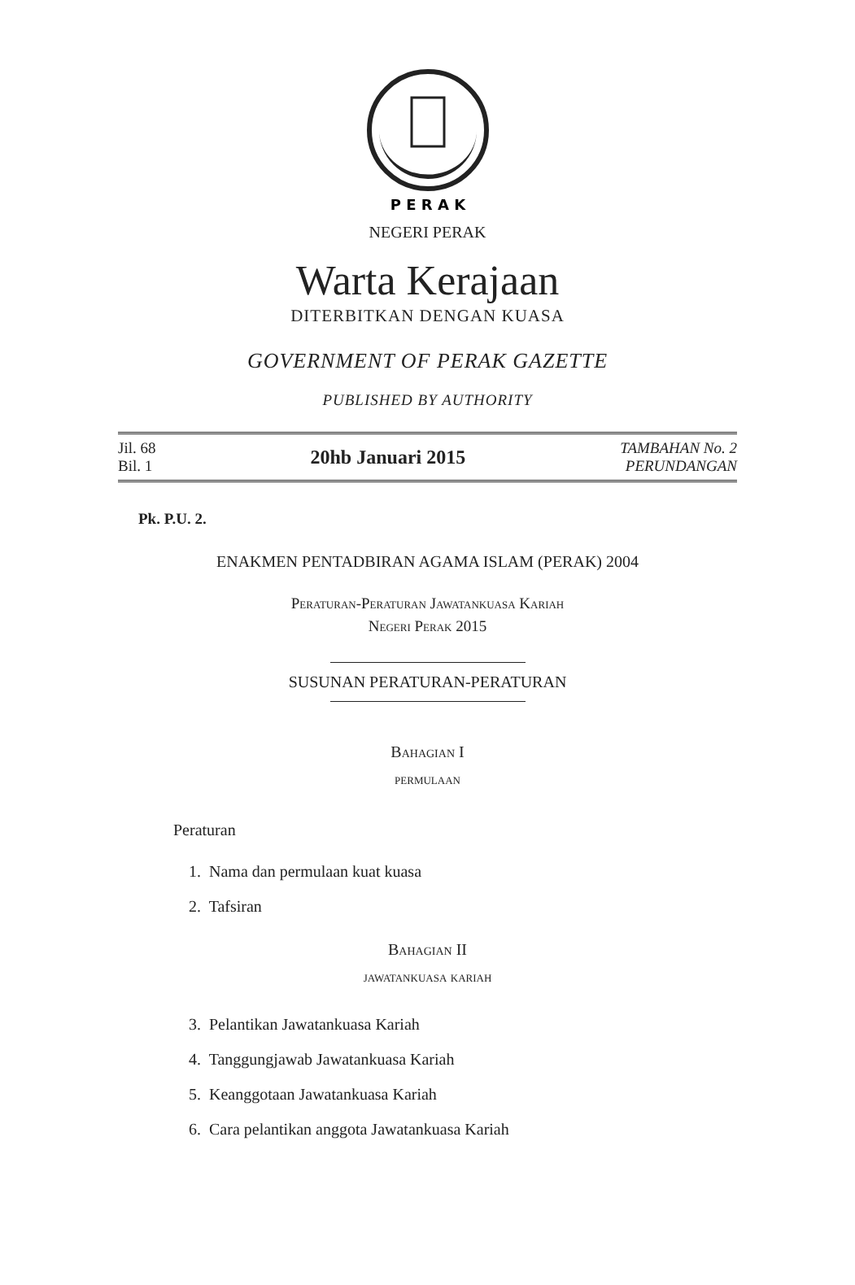P E R A K
NEGERI PERAK
Warta Kerajaan
DITERBITKAN DENGAN KUASA
GOVERNMENT OF PERAK GAZETTE
PUBLISHED BY AUTHORITY
Jil. 68
Bil. 1
20hb Januari 2015
TAMBAHAN No. 2
PERUNDANGAN
Pk. P.U. 2.
ENAKMEN PENTADBIRAN AGAMA ISLAM (PERAK) 2004
Peraturan-Peraturan Jawatankuasa Kariah
Negeri Perak 2015
SUSUNAN PERATURAN-PERATURAN
Bahagian I
permulaan
Peraturan
1. Nama dan permulaan kuat kuasa
2. Tafsiran
Bahagian II
jawatankuasa kariah
3. Pelantikan Jawatankuasa Kariah
4. Tanggungjawab Jawatankuasa Kariah
5. Keanggotaan Jawatankuasa Kariah
6. Cara pelantikan anggota Jawatankuasa Kariah